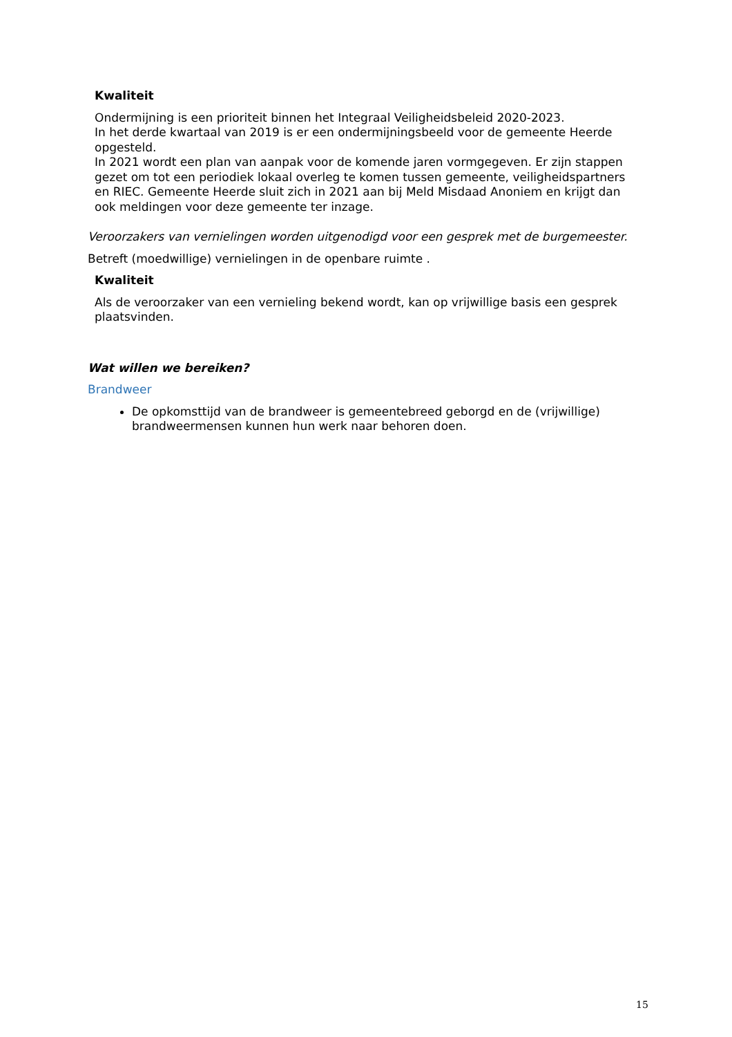Kwaliteit
Ondermijning is een prioriteit binnen het Integraal Veiligheidsbeleid 2020-2023.
In het derde kwartaal van 2019 is er een ondermijningsbeeld voor de gemeente Heerde opgesteld.
In 2021 wordt een plan van aanpak voor de komende jaren vormgegeven. Er zijn stappen gezet om tot een periodiek lokaal overleg te komen tussen gemeente, veiligheidspartners en RIEC. Gemeente Heerde sluit zich in 2021 aan bij Meld Misdaad Anoniem en krijgt dan ook meldingen voor deze gemeente ter inzage.
Veroorzakers van vernielingen worden uitgenodigd voor een gesprek met de burgemeester.
Betreft (moedwillige) vernielingen in de openbare ruimte .
Kwaliteit
Als de veroorzaker van een vernieling bekend wordt, kan op vrijwillige basis een gesprek plaatsvinden.
Wat willen we bereiken?
Brandweer
De opkomsttijd van de brandweer is gemeentebreed geborgd en de (vrijwillige) brandweermensen kunnen hun werk naar behoren doen.
15